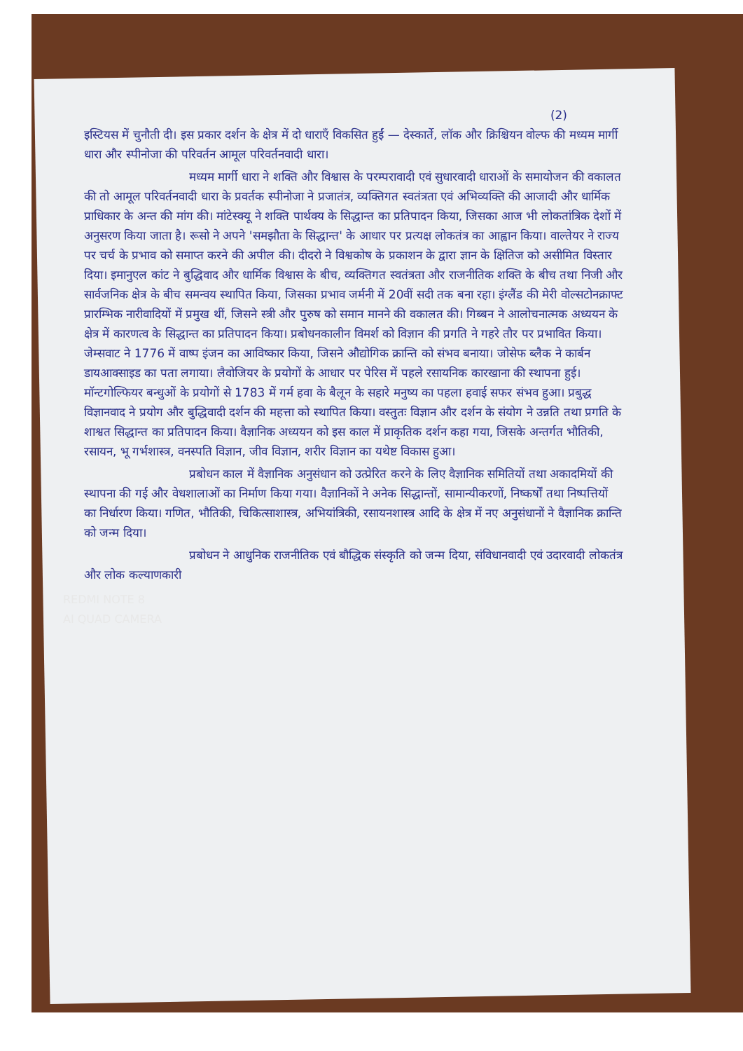(2)
इस्टियस में चुनौती दी। इस प्रकार दर्शन के क्षेत्र में दो धाराएँ विकसित हुईं — देस्कार्ते, लॉक और क्रिश्चियन वोल्फ की मध्यम मार्गी धारा और स्पीनोजा की परिवर्तन आमूल परिवर्तनवादी धारा।
मध्यम मार्गी धारा ने शक्ति और विश्वास के परम्परावादी एवं सुधारवादी धाराओं के समायोजन की वकालत की तो आमूल परिवर्तनवादी धारा के प्रवर्तक स्पीनोजा ने प्रजातंत्र, व्यक्तिगत स्वतंत्रता एवं अभिव्यक्ति की आजादी और धार्मिक प्राधिकार के अन्त की मांग की। मांटेस्क्यू ने शक्ति पार्थक्य के सिद्धान्त का प्रतिपादन किया, जिसका आज भी लोकतांत्रिक देशों में अनुसरण किया जाता है। रूसो ने अपने 'समझौता के सिद्धान्त' के आधार पर प्रत्यक्ष लोकतंत्र का आह्वान किया। वाल्तेयर ने राज्य पर चर्च के प्रभाव को समाप्त करने की अपील की। दीदरो ने विश्वकोष के प्रकाशन के द्वारा ज्ञान के क्षितिज को असीमित विस्तार दिया। इमानुएल कांट ने बुद्धिवाद और धार्मिक विश्वास के बीच, व्यक्तिगत स्वतंत्रता और राजनीतिक शक्ति के बीच तथा निजी और सार्वजनिक क्षेत्र के बीच समन्वय स्थापित किया, जिसका प्रभाव जर्मनी में 20वीं सदी तक बना रहा। इंग्लैंड की मेरी वोल्सटोनक्राफ्ट प्रारम्भिक नारीवादियों में प्रमुख थीं, जिसने स्त्री और पुरुष को समान मानने की वकालत की। गिब्बन ने आलोचनात्मक अध्ययन के क्षेत्र में कारणत्व के सिद्धान्त का प्रतिपादन किया। प्रबोधनकालीन विमर्श को विज्ञान की प्रगति ने गहरे तौर पर प्रभावित किया। जेम्सवाट ने 1776 में वाष्प इंजन का आविष्कार किया, जिसने औद्योगिक क्रान्ति को संभव बनाया। जोसेफ ब्लैक ने कार्बन डायआक्साइड का पता लगाया। लैवोजियर के प्रयोगों के आधार पर पेरिस में पहले रसायनिक कारखाना की स्थापना हुई। मॉन्टगोल्फियर बन्धुओं के प्रयोगों से 1783 में गर्म हवा के बैलून के सहारे मनुष्य का पहला हवाई सफर संभव हुआ। प्रबुद्ध विज्ञानवाद ने प्रयोग और बुद्धिवादी दर्शन की महत्ता को स्थापित किया। वस्तुतः विज्ञान और दर्शन के संयोग ने उन्नति तथा प्रगति के शाश्वत सिद्धान्त का प्रतिपादन किया। वैज्ञानिक अध्ययन को इस काल में प्राकृतिक दर्शन कहा गया, जिसके अन्तर्गत भौतिकी, रसायन, भू गर्भशास्त्र, वनस्पति विज्ञान, जीव विज्ञान, शरीर विज्ञान का यथेष्ट विकास हुआ।
प्रबोधन काल में वैज्ञानिक अनुसंधान को उत्प्रेरित करने के लिए वैज्ञानिक समितियों तथा अकादमियों की स्थापना की गई और वेधशालाओं का निर्माण किया गया। वैज्ञानिकों ने अनेक सिद्धान्तों, सामान्यीकरणों, निष्कर्षों तथा निष्पत्तियों का निर्धारण किया। गणित, भौतिकी, चिकित्साशास्त्र, अभियांत्रिकी, रसायनशास्त्र आदि के क्षेत्र में नए अनुसंधानों ने वैज्ञानिक क्रान्ति को जन्म दिया।
प्रबोधन ने आधुनिक राजनीतिक एवं बौद्धिक संस्कृति को जन्म दिया, संविधानवादी एवं उदारवादी लोकतंत्र और लोक कल्याणकारी
REDMI NOTE 8
AI QUAD CAMERA